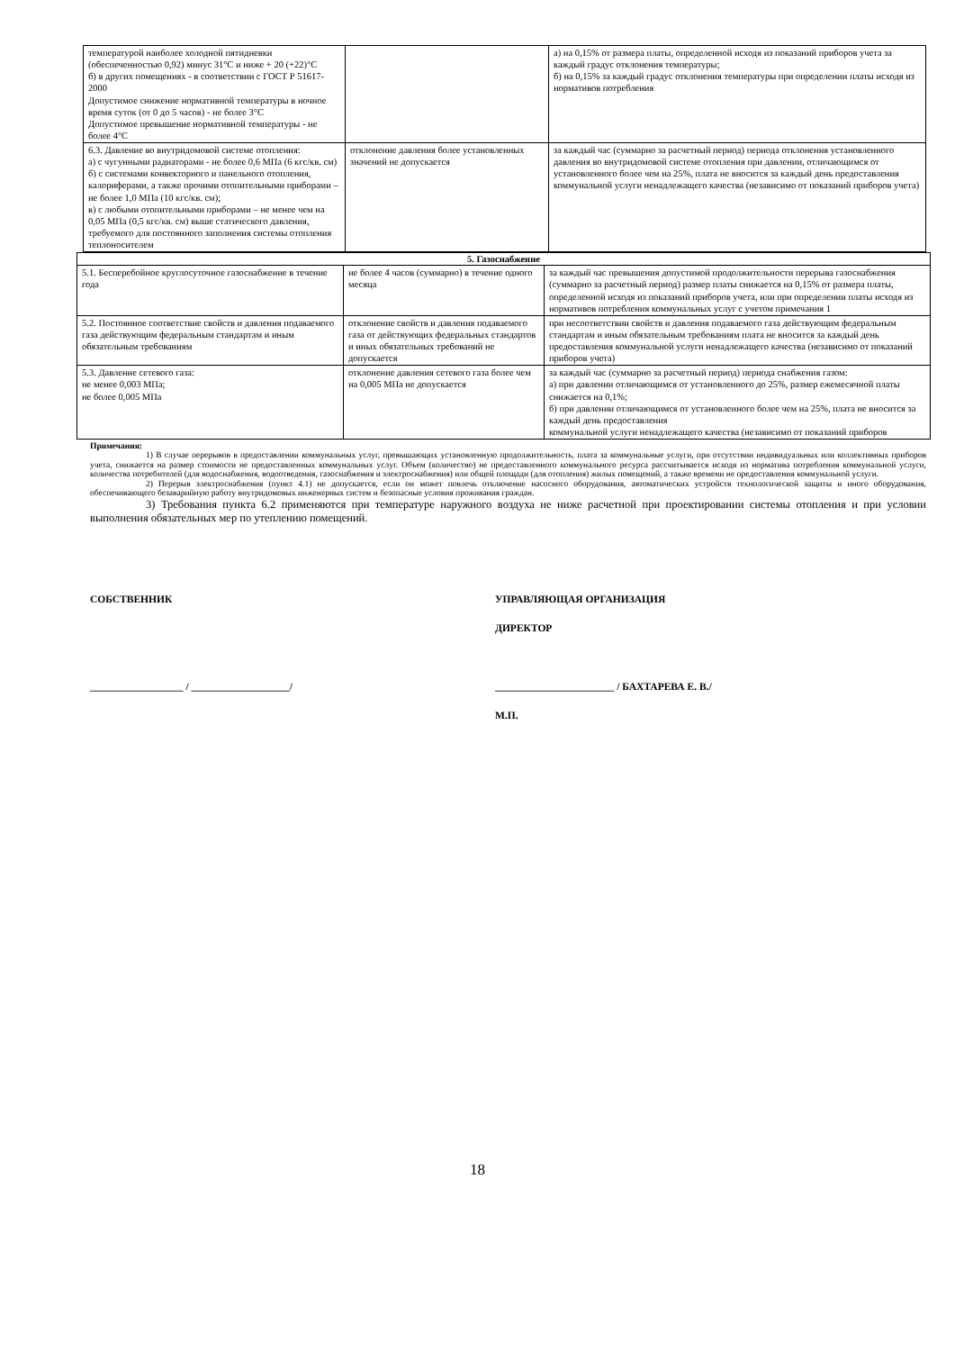| температурой наиболее холодной пятидневки (обеспеченностью 0,92) минус 31°C и ниже + 20 (+22)°C б) в других помещениях - в соответствии с ГОСТ Р 51617-2000 Допустимое снижение нормативной температуры в ночное время суток (от 0 до 5 часов) - не более 3°C Допустимое превышение нормативной температуры - не более 4°C | | а) на 0,15% от размера платы, определенной исходя из показаний приборов учета за каждый градус отклонения температуры; б) на 0,15% за каждый градус отклонения температуры при определении платы исходя из нормативов потребления |
| 6.3. Давление во внутридомовой системе отопления: а) с чугунными радиаторами - не более 0,6 МПа (6 кгс/кв. см) б) с системами конвекторного и панельного отопления, калориферами, а также прочими отопительными приборами – не более 1,0 МПа (10 кгс/кв. см); в) с любыми отопительными приборами – не менее чем на 0,05 МПа (0,5 кгс/кв. см) выше статического давления, требуемого для постоянного заполнения системы отопления теплоносителем | отклонение давления более установленных значений не допускается | за каждый час (суммарно за расчетный период) периода отклонения установленного давления во внутридомовой системе отопления при давлении, отличающимся от установленного более чем на 25%, плата не вносится за каждый день предоставления коммунальной услуги ненадлежащего качества (независимо от показаний приборов учета) |
| 5. Газоснабжение | | |
| 5.1. Бесперебойное круглосуточное газоснабжение в течение года | не более 4 часов (суммарно) в течение одного месяца | за каждый час превышения допустимой продолжительности перерыва газоснабжения (суммарно за расчетный период) размер платы снижается на 0,15% от размера платы, определенной исходя из показаний приборов учета, или при определении платы исходя из нормативов потребления коммунальных услуг с учетом примечания 1 |
| 5.2. Постоянное соответствие свойств и давления подаваемого газа действующим федеральным стандартам и иным обязательным требованиям | отклонение свойств и давления подаваемого газа от действующих федеральных стандартов и иных обязательных требований не допускается | при несоответствии свойств и давления подаваемого газа действующим федеральным стандартам и иным обязательным требованиям плата не вносится за каждый день предоставления коммунальной услуги ненадлежащего качества (независимо от показаний приборов учета) |
| 5.3. Давление сетевого газа: не менее 0,003 МПа; не более 0,005 МПа | отклонение давления сетевого газа более чем на 0,005 МПа не допускается | за каждый час (суммарно за расчетный период) периода снабжения газом: а) при давлении отличающимся от установленного до 25%, размер ежемесячной платы снижается на 0,1%; б) при давлении отличающимся от установленного более чем на 25%, плата не вносится за каждый день предоставления коммунальной услуги ненадлежащего качества (независимо от показаний приборов |
Примечания:
1) В случае перерывов в предоставлении коммунальных услуг, превышающих установленную продолжительность, плата за коммунальные услуги, при отсутствии индивидуальных или коллективных приборов учета, снижается на размер стоимости не предоставленных коммунальных услуг. Объем (количество) не предоставленного коммунального ресурса рассчитывается исходя из норматива потребления коммунальной услуги, количества потребителей (для водоснабжения, водоотведения, газоснабжения и электроснабжения) или общей площади (для отопления) жилых помещений, а также времени не предоставления коммунальной услуги.
2) Перерыв электроснабжения (пункт 4.1) не допускается, если он может повлечь отключение насосного оборудования, автоматических устройств технологической защиты и иного оборудования, обеспечивающего безаварийную работу внутридомовых инженерных систем и безопасные условия проживания граждан.
3) Требования пункта 6.2 применяются при температуре наружного воздуха не ниже расчетной при проектировании системы отопления и при условии выполнения обязательных мер по утеплению помещений.
СОБСТВЕННИК
__________________ / ___________________/
УПРАВЛЯЮЩАЯ ОРГАНИЗАЦИЯ
ДИРЕКТОР
_______________________ / БАХТАРЕВА Е. В./
М.П.
18